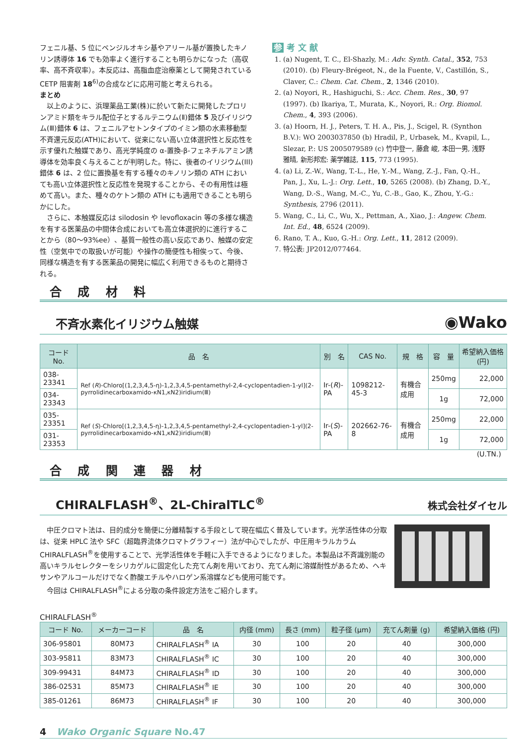フェニル基、5 位にベンジルオキシ基やアリール基が置換したキノリン誘導体 16 でも効率よく進行することも明らかになった（高収率、高不斉収率）。本反応は、高脂血症治療薬として開発されている CETP 阻害剤 18<sup>6)</sup>の合成などに応用可能と考えられる。
まとめ
　以上のように、浜理薬品工業(株)に於いて新たに開発したプロリンアミド類をキラル配位子とするルテニウム(Ⅱ)錯体 5 及びイリジウム(Ⅲ)錯体 6 は、フェニルアセトンタイプのイミン類の水素移動型不斉還元反応(ATH)において、従来にない高い立体選択性と反応性を示す優れた触媒であり、高光学純度の α-置換-β-フェネチルアミン誘導体を効率良く与えることが判明した。特に、後者のイリジウム(III)錯体 6 は、2 位に置換基を有する種々のキノリン類の ATH においても高い立体選択性と反応性を発現することから、その有用性は極めて高い。また、種々のケトン類の ATH にも適用できることも明らかにした。
　さらに、本触媒反応は silodosin や levofloxacin 等の多様な構造を有する医薬品の中間体合成においても高立体選択的に進行することから（80〜93%ee）、基質一般性の高い反応であり、触媒の安定性（空気中での取扱いが可能）や操作の簡便性も相俟って、今後、同様な構造を有する医薬品の開発に幅広く利用できるものと期待される。
参 考 文 献
1. (a) Nugent, T. C., El-Shazly, M.: Adv. Synth. Catal., 352, 753 (2010). (b) Fleury-Brégeot, N., de la Fuente, V., Castillón, S., Claver, C.: Chem. Cat. Chem., 2, 1346 (2010).
2. (a) Noyori, R., Hashiguchi, S.: Acc. Chem. Res., 30, 97 (1997). (b) Ikariya, T., Murata, K., Noyori, R.: Org. Biomol. Chem., 4, 393 (2006).
3. (a) Hoorn, H. J., Peters, T. H. A., Pis, J., Scigel, R. (Synthon B.V.): WO 2003037850 (b) Hradil, P., Urbasek, M., Kvapil, L., Slezar, P.: US 2005079589 (c) 竹中登一, 藤倉 峻, 本田一男, 浅野雅晴, 新形邦宏: 薬学雑誌, 115, 773 (1995).
4. (a) Li, Z.-W., Wang, T.-L., He, Y.-M., Wang, Z.-J., Fan, Q.-H., Pan, J., Xu, L.-J.: Org. Lett., 10, 5265 (2008). (b) Zhang, D.-Y., Wang, D.-S., Wang, M.-C., Yu, C.-B., Gao, K., Zhou, Y.-G.: Synthesis, 2796 (2011).
5. Wang, C., Li, C., Wu, X., Pettman, A., Xiao, J.: Angew. Chem. Int. Ed., 48, 6524 (2009).
6. Rano, T. A., Kuo, G.-H.: Org. Lett., 11, 2812 (2009).
7. 特公表: JP2012/077464.
合 成 材 料
不斉水素化イリジウム触媒
◉Wako
| コード No. | 品 名 | 別 名 | CAS No. | 規 格 | 容 量 | 希望納入価格 (円) |
| --- | --- | --- | --- | --- | --- | --- |
| 038-23341 | Ref ( R )-Chloro[(1,2,3,4,5-η)-1,2,3,4,5-pentamethyl-2,4-cyclopentadien-1-yl](2-pyrrolidinecarboxamido-κN1,κN2)iridium(Ⅲ) | Ir-( R )-PA | 1098212-45-3 | 有機合成用 | 250mg | 22,000 |
| 034-23343 | | | | | 1g | 72,000 |
| 035-23351 | Ref ( S )-Chloro[(1,2,3,4,5-η)-1,2,3,4,5-pentamethyl-2,4-cyclopentadien-1-yl](2-pyrrolidinecarboxamido-κN1,κN2)iridium(Ⅲ) | Ir-( S )-PA | 202662-76-8 | 有機合成用 | 250mg | 22,000 |
| 031-23353 | | | | | 1g | 72,000 |
(U.TN.)
合 成 関 連 器 材
CHIRALFLASH<sup>®</sup>、2L-ChiralTLC<sup>®</sup>
株式会社ダイセル
　中圧クロマト法は、目的成分を簡便に分離精製する手段として現在幅広く普及しています。光学活性体の分取は、従来 HPLC 法や SFC（超臨界流体クロマトグラフィー）法が中心でしたが、中圧用キラルカラム CHIRALFLASH<sup>®</sup>を使用することで、光学活性体を手軽に入手できるようになりました。本製品は不斉識別能の高いキラルセレクターをシリカゲルに固定化した充てん剤を用いており、充てん剤に溶媒耐性があるため、ヘキサンやアルコールだけでなく酢酸エチルやハロゲン系溶媒なども使用可能です。
　今回は CHIRALFLASH<sup>®</sup>による分取の条件設定方法をご紹介します。
CHIRALFLASH<sup>®</sup>
| コード No. | メーカーコード | 品 名 | 内径 (mm) | 長さ (mm) | 粒子径 (μm) | 充てん剤量 (g) | 希望納入価格 (円) |
| --- | --- | --- | --- | --- | --- | --- | --- |
| 306-95801 | 80M73 | CHIRALFLASH<sup>®</sup> IA | 30 | 100 | 20 | 40 | 300,000 |
| 303-95811 | 83M73 | CHIRALFLASH<sup>®</sup> IC | 30 | 100 | 20 | 40 | 300,000 |
| 309-99431 | 84M73 | CHIRALFLASH<sup>®</sup> ID | 30 | 100 | 20 | 40 | 300,000 |
| 386-02531 | 85M73 | CHIRALFLASH<sup>®</sup> IE | 30 | 100 | 20 | 40 | 300,000 |
| 385-01261 | 86M73 | CHIRALFLASH<sup>®</sup> IF | 30 | 100 | 20 | 40 | 300,000 |
4 Wako Organic Square No.47